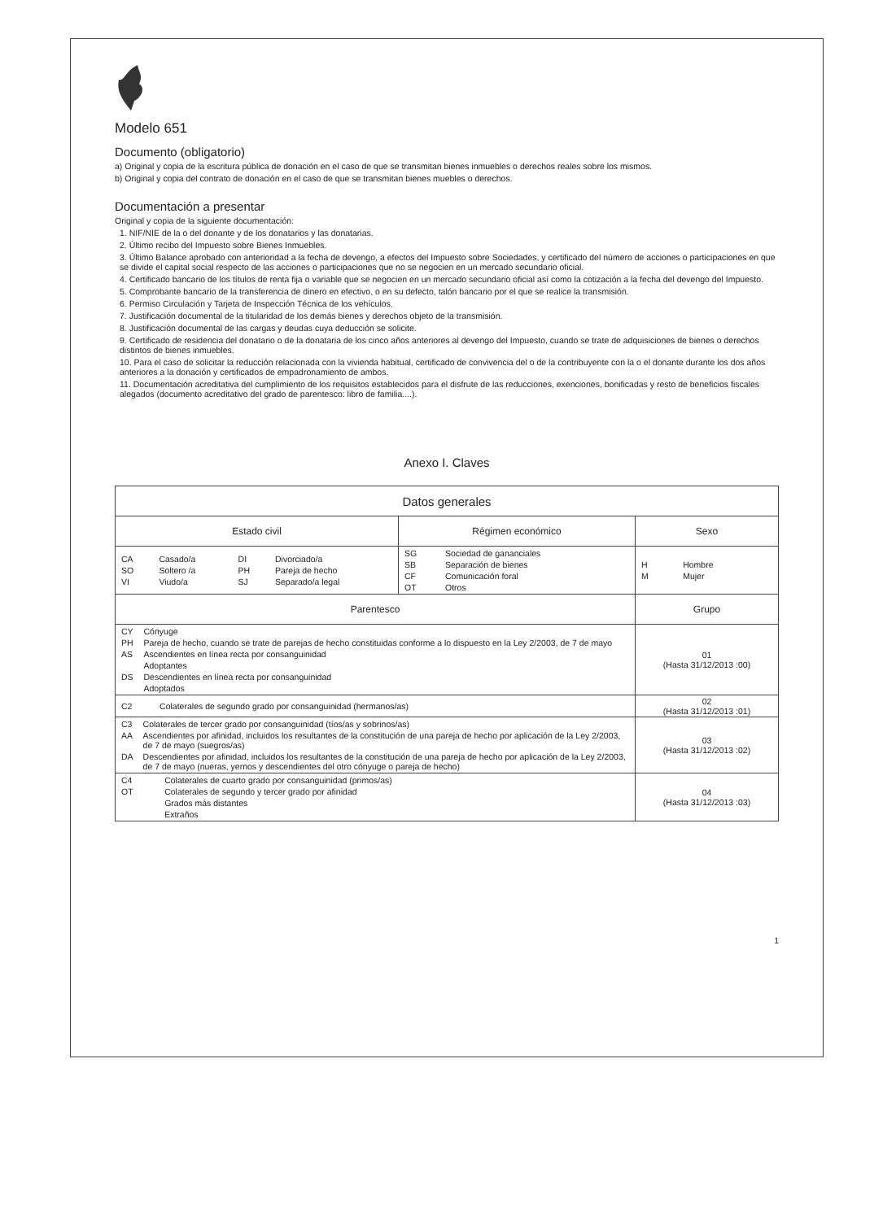Modelo 651
Documento (obligatorio)
a) Original y copia de la escritura pública de donación en el caso de que se transmitan bienes inmuebles o derechos reales sobre los mismos.
b) Original y copia del contrato de donación en el caso de que se transmitan bienes muebles o derechos.
Documentación a presentar
Original y copia de la siguiente documentación:
1. NIF/NIE de la o del donante y de los donatarios y las donatarias.
2. Último recibo del Impuesto sobre Bienes Inmuebles.
3. Último Balance aprobado con anterioridad a la fecha de devengo, a efectos del Impuesto sobre Sociedades, y certificado del número de acciones o participaciones en que se divide el capital social respecto de las acciones o participaciones que no se negocien en un mercado secundario oficial.
4. Certificado bancario de los títulos de renta fija o variable que se negocien en un mercado secundario oficial así como la cotización a la fecha del devengo del Impuesto.
5. Comprobante bancario de la transferencia de dinero en efectivo, o en su defecto, talón bancario por el que se realice la transmisión.
6. Permiso Circulación y Tarjeta de Inspección Técnica de los vehículos.
7. Justificación documental de la titularidad de los demás bienes y derechos objeto de la transmisión.
8. Justificación documental de las cargas y deudas cuya deducción se solicite.
9. Certificado de residencia del donatario o de la donataria de los cinco años anteriores al devengo del Impuesto, cuando se trate de adquisiciones de bienes o derechos distintos de bienes inmuebles.
10. Para el caso de solicitar la reducción relacionada con la vivienda habitual, certificado de convivencia del o de la contribuyente con la o el donante durante los dos años anteriores a la donación y certificados de empadronamiento de ambos.
11. Documentación acreditativa del cumplimiento de los requisitos establecidos para el disfrute de las reducciones, exenciones, bonificadas y resto de beneficios fiscales alegados (documento acreditativo del grado de parentesco: libro de familia....).
Anexo I. Claves
| Datos generales | | |
| --- | --- | --- |
| Estado civil | Régimen económico | Sexo |
| / CA / Casado/a / DI / Divorciado/a / / SO / Soltero /a / PH / Pareja de hecho / / VI / Viudo/a / SJ / Separado/a legal / | / SG / Sociedad de gananciales / / SB / Separación de bienes / / CF / Comunicación foral / / OT / Otros / | / H / Hombre / / M / Mujer / |
| Parentesco | | Grupo |
| / CY / Cónyuge / / PH / Pareja de hecho, cuando se trate de parejas de hecho constituidas conforme a lo dispuesto en la Ley 2/2003, de 7 de mayo / / AS / Ascendientes en línea recta por consanguinidad / / / Adoptantes / / DS / Descendientes en línea recta por consanguinidad / / / Adoptados / | | 01 (Hasta 31/12/2013 :00) |
| / C2 / Colaterales de segundo grado por consanguinidad (hermanos/as) / | | 02 (Hasta 31/12/2013 :01) |
| / C3 / Colaterales de tercer grado por consanguinidad (tíos/as y sobrinos/as) / / AA / Ascendientes por afinidad, incluidos los resultantes de la constitución de una pareja de hecho por aplicación de la Ley 2/2003, de 7 de mayo (suegros/as) / / DA / Descendientes por afinidad, incluidos los resultantes de la constitución de una pareja de hecho por aplicación de la Ley 2/2003, de 7 de mayo (nueras, yernos y descendientes del otro cónyuge o pareja de hecho) / | | 03 (Hasta 31/12/2013 :02) |
| / C4 / Colaterales de cuarto grado por consanguinidad (primos/as) / / OT / Colaterales de segundo y tercer grado por afinidad / / / Grados más distantes / / / Extraños / | | 04 (Hasta 31/12/2013 :03) |
1